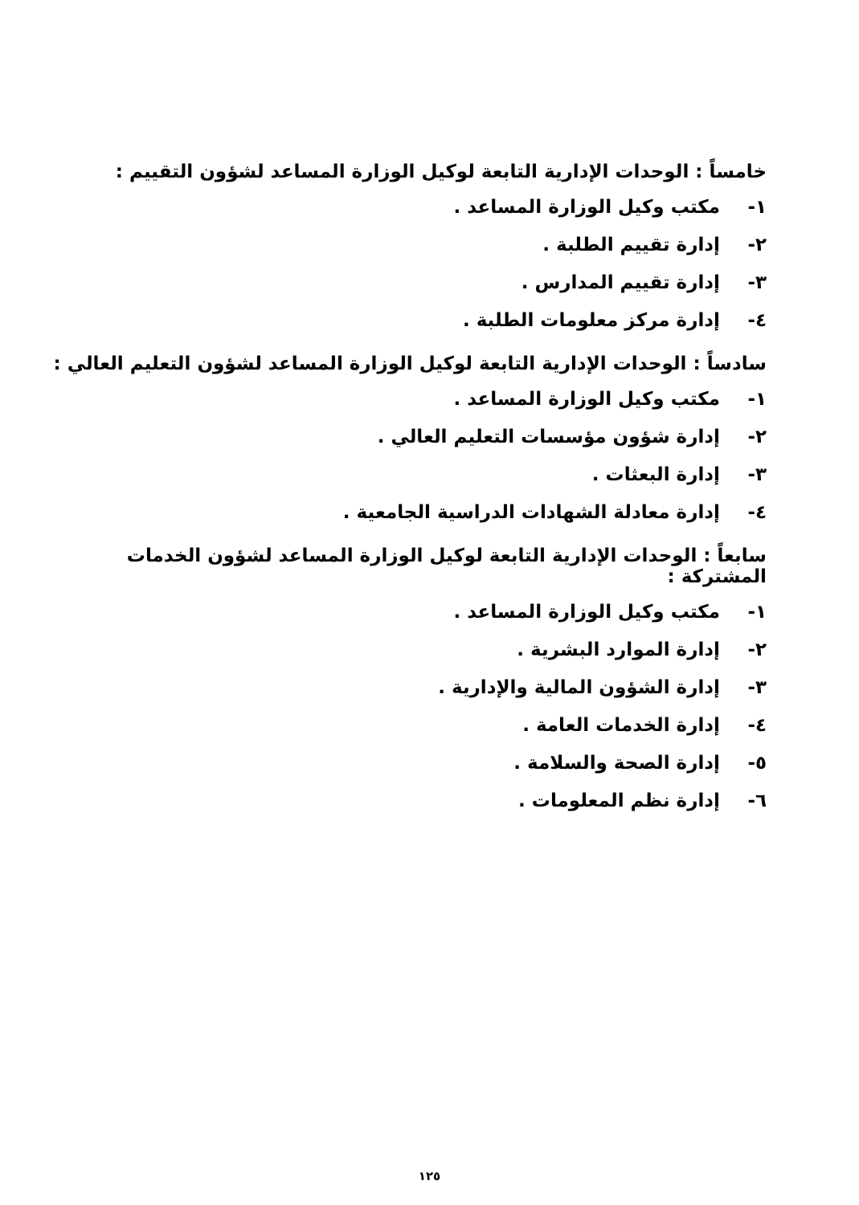خامساً : الوحدات الإدارية التابعة لوكيل الوزارة المساعد لشؤون التقييم :
١- مكتب وكيل الوزارة المساعد .
٢- إدارة تقييم الطلبة .
٣- إدارة تقييم المدارس .
٤- إدارة مركز معلومات الطلبة .
سادساً : الوحدات الإدارية التابعة لوكيل الوزارة المساعد لشؤون التعليم العالي :
١- مكتب وكيل الوزارة المساعد .
٢- إدارة شؤون مؤسسات التعليم العالي .
٣- إدارة البعثات .
٤- إدارة معادلة الشهادات الدراسية الجامعية .
سابعاً : الوحدات الإدارية التابعة لوكيل الوزارة المساعد لشؤون الخدمات المشتركة :
١- مكتب وكيل الوزارة المساعد .
٢- إدارة الموارد البشرية .
٣- إدارة الشؤون المالية والإدارية .
٤- إدارة الخدمات العامة .
٥- إدارة الصحة والسلامة .
٦- إدارة نظم المعلومات .
١٢٥